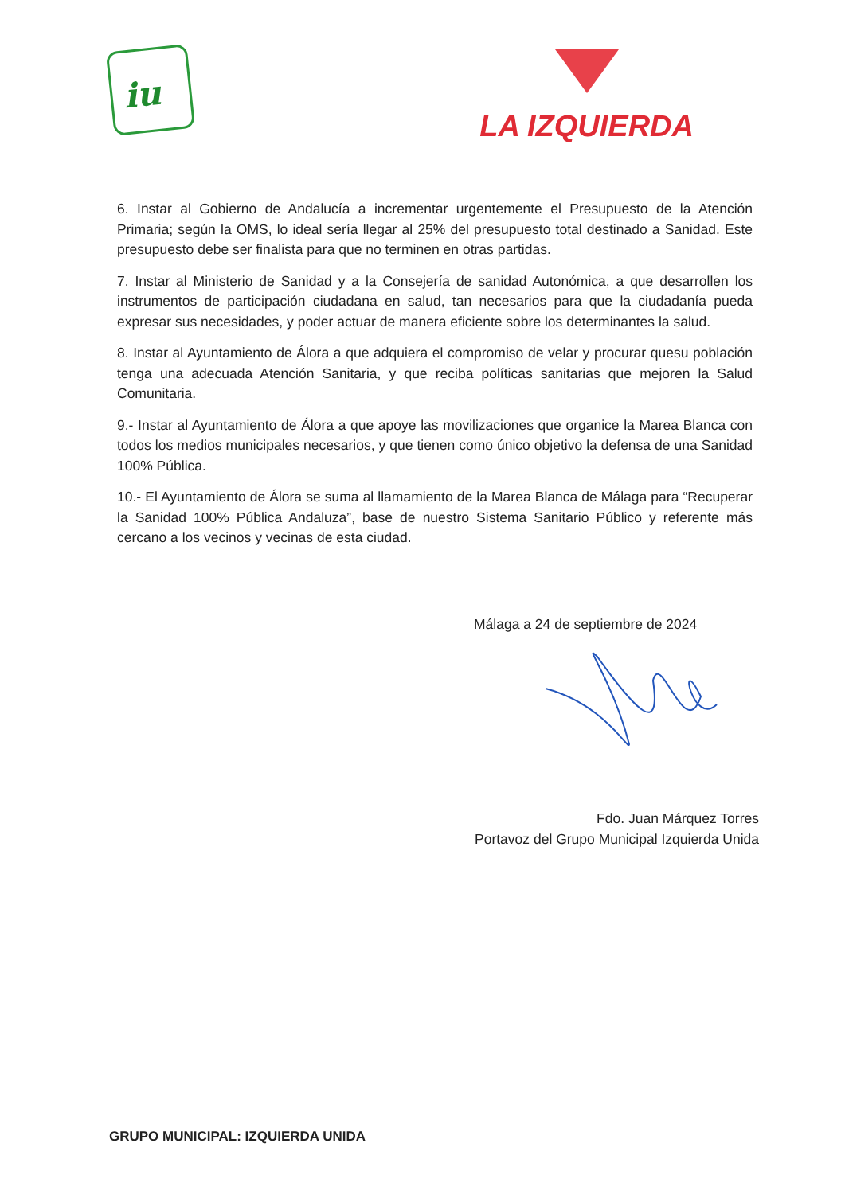iu
LA IZQUIERDA
6. Instar al Gobierno de Andalucía a incrementar urgentemente el Presupuesto de la Atención Primaria; según la OMS, lo ideal sería llegar al 25% del presupuesto total destinado a Sanidad. Este presupuesto debe ser finalista para que no terminen en otras partidas.
7. Instar al Ministerio de Sanidad y a la Consejería de sanidad Autonómica, a que desarrollen los instrumentos de participación ciudadana en salud, tan necesarios para que la ciudadanía pueda expresar sus necesidades, y poder actuar de manera eficiente sobre los determinantes la salud.
8. Instar al Ayuntamiento de Álora a que adquiera el compromiso de velar y procurar quesu población tenga una adecuada Atención Sanitaria, y que reciba políticas sanitarias que mejoren la Salud Comunitaria.
9.- Instar al Ayuntamiento de Álora a que apoye las movilizaciones que organice la Marea Blanca con todos los medios municipales necesarios, y que tienen como único objetivo la defensa de una Sanidad 100% Pública.
10.- El Ayuntamiento de Álora se suma al llamamiento de la Marea Blanca de Málaga para “Recuperar la Sanidad 100% Pública Andaluza”, base de nuestro Sistema Sanitario Público y referente más cercano a los vecinos y vecinas de esta ciudad.
Málaga a 24 de septiembre de 2024
Fdo. Juan Márquez Torres
Portavoz del Grupo Municipal Izquierda Unida
GRUPO MUNICIPAL: IZQUIERDA UNIDA